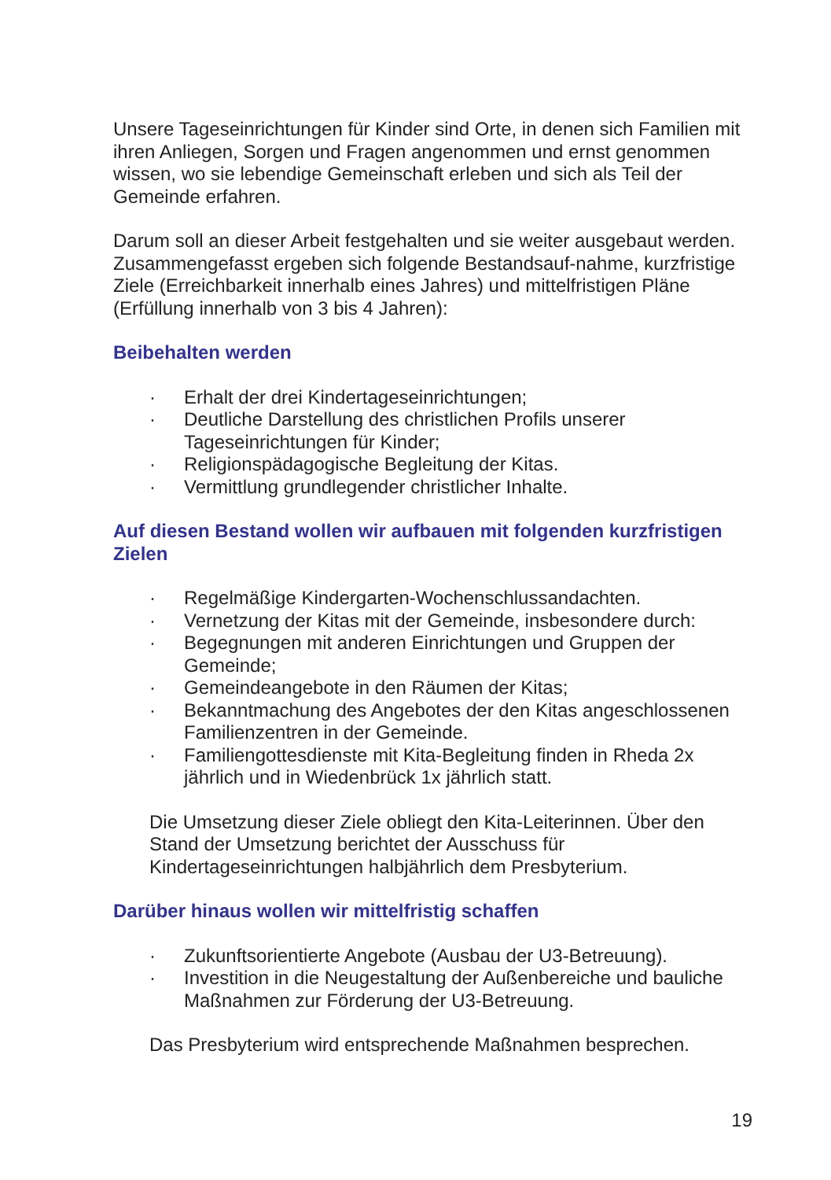Unsere Tageseinrichtungen für Kinder sind Orte, in denen sich Familien mit ihren Anliegen, Sorgen und Fragen angenommen und ernst genommen wissen, wo sie lebendige Gemeinschaft erleben und sich als Teil der Gemeinde erfahren.
Darum soll an dieser Arbeit festgehalten und sie weiter ausgebaut werden. Zusammengefasst ergeben sich folgende Bestandsauf-nahme, kurzfristige Ziele (Erreichbarkeit innerhalb eines Jahres) und mittelfristigen Pläne (Erfüllung innerhalb von 3 bis 4 Jahren):
Beibehalten werden
· Erhalt der drei Kindertageseinrichtungen;
· Deutliche Darstellung des christlichen Profils unserer Tageseinrichtungen für Kinder;
· Religionspädagogische Begleitung der Kitas.
· Vermittlung grundlegender christlicher Inhalte.
Auf diesen Bestand wollen wir aufbauen mit folgenden kurzfristigen Zielen
· Regelmäßige Kindergarten-Wochenschlussandachten.
· Vernetzung der Kitas mit der Gemeinde, insbesondere durch:
· Begegnungen mit anderen Einrichtungen und Gruppen der Gemeinde;
· Gemeindeangebote in den Räumen der Kitas;
· Bekanntmachung des Angebotes der den Kitas angeschlossenen Familienzentren in der Gemeinde.
· Familiengottesdienste mit Kita-Begleitung finden in Rheda 2x jährlich und in Wiedenbrück 1x jährlich statt.
Die Umsetzung dieser Ziele obliegt den Kita-Leiterinnen. Über den Stand der Umsetzung berichtet der Ausschuss für Kindertageseinrichtungen halbjährlich dem Presbyterium.
Darüber hinaus wollen wir mittelfristig schaffen
· Zukunftsorientierte Angebote (Ausbau der U3-Betreuung).
· Investition in die Neugestaltung der Außenbereiche und bauliche Maßnahmen zur Förderung der U3-Betreuung.
Das Presbyterium wird entsprechende Maßnahmen besprechen.
19